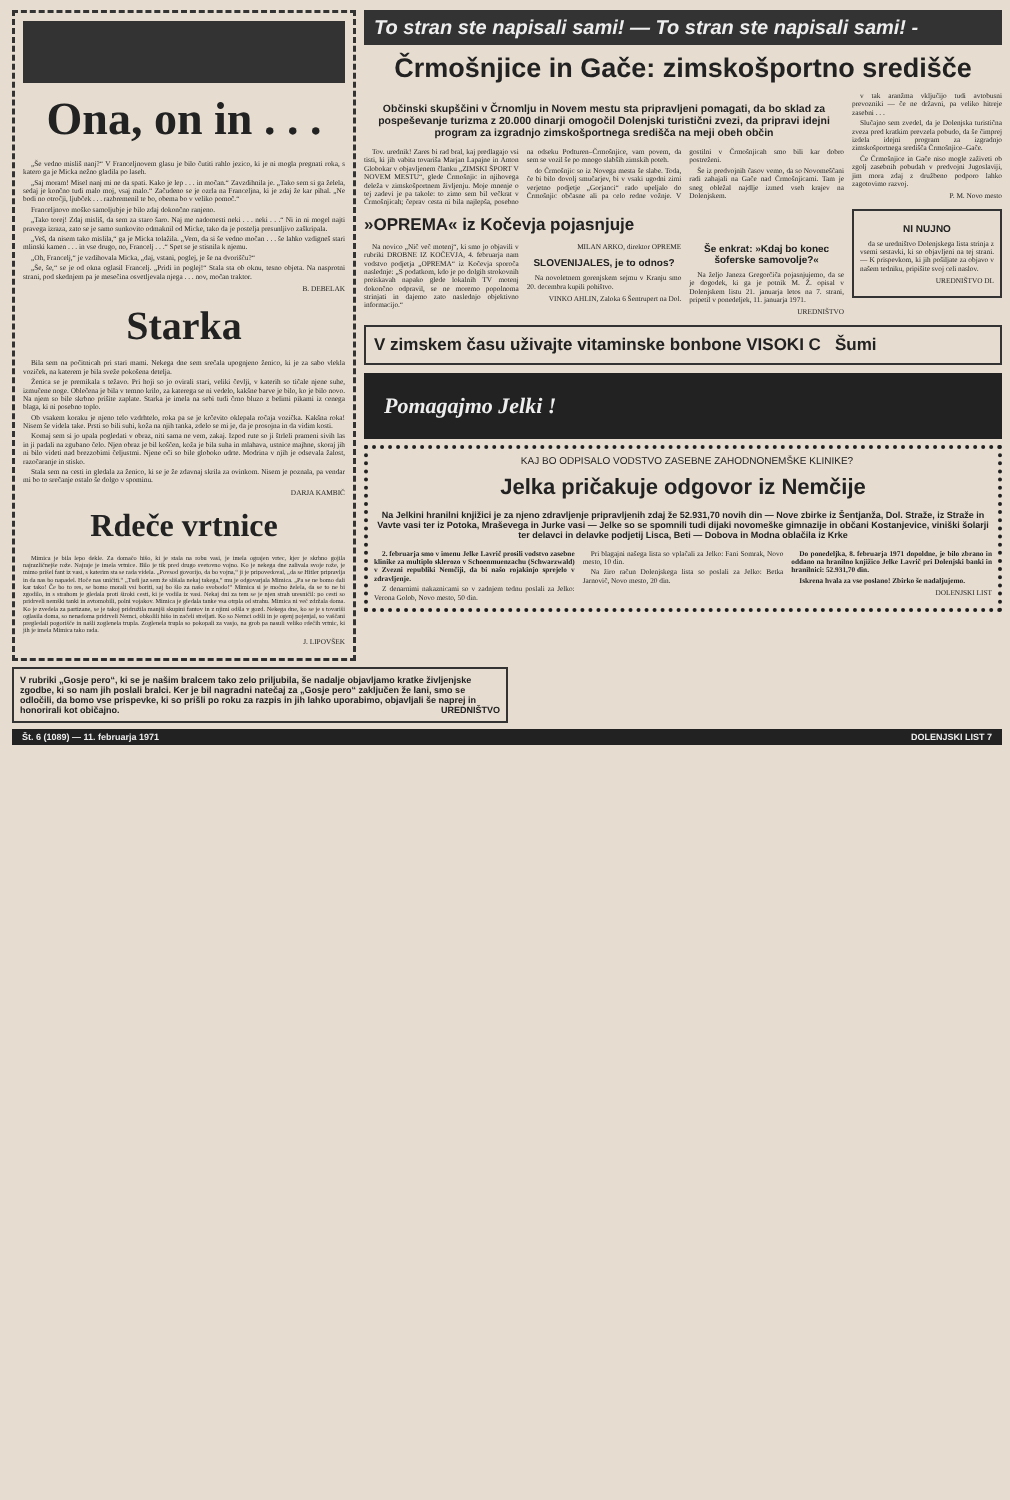Ona, on in . . .
„Še vedno misliš nanj?“ V Franceljnovem glasu je bilo čutiti rahlo jezico, ki je ni mogla pregnati roka, s katero ga je Micka nežno gladila po laseh.
„Saj moram! Misel nanj mi ne da spati. Kako je lep . . . in močan.“ Zavzdihnila je. „Tako sem si ga želela, sedaj je končno tudi malo moj, vsaj malo.“ Začudeno se je ozrla na Franceljna, ki je zdaj že kar pihal. „Ne bodi no otročji, ljubček . . . razbremenil te bo, obema bo v veliko pomoč.“
Franceljnovo moško samoljubje je bilo zdaj dokončno ranjeno.
„Tako torej! Zdaj misliš, da sem za staro šaro. Naj me nadomesti neki . . . neki . . .“ Ni in ni mogel najti pravega izraza, zato se je samo sunkovito odmaknil od Micke, tako da je postelja presunljivo zaškripala.
„Veš, da nisem tako mislila,“ ga je Micka tolažila. „Vem, da si še vedno močan . . . še lahko vzdigneš stari mlinski kamen . . . in vse drugo, no, Francelj . . .“ Spet se je stisnila k njemu.
„Oh, Francelj,“ je vzdihovala Micka, „daj, vstani, poglej, je še na dvorišču?“
„Še, še,“ se je od okna oglasil Francelj. „Pridi in poglej!“ Stala sta ob oknu, tesno objeta. Na nasprotni strani, pod skednjem pa je mesečina osvetljevala njega . . . nov, močan traktor.
B. DEBELAK
Starka
Bila sem na počitnicah pri stari mami. Nekega dne sem srečala upognjeno ženico, ki je za sabo vlekla voziček, na katerem je bila sveže pokošena detelja.
Ženica se je premikala s težavo. Pri hoji so jo ovirali stari, veliki čevlji, v katerih so tičale njene suhe, izmučene noge. Oblečena je bila v temno krilo, za katerega se ni vedelo, kakšne barve je bilo, ko je bilo novo. Na njem so bile skrbno prišite zaplate. Starka je imela na sebi tudi črno bluzo z belimi pikami iz cenega blaga, ki ni posebno toplo.
Ob vsakem koraku je njeno telo vzdrhtelo, roka pa se je krčevito oklepala ročaja vozička. Kakšna roka! Nisem še videla take. Prsti so bili suhi, koža na njih tanka, zdelo se mi je, da je prosojna in da vidim kosti.
Komaj sem si jo upala pogledati v obraz, niti sama ne vem, zakaj. Izpod rute so ji štrleli prameni sivih las in ji padali na zgubano čelo. Njen obraz je bil koščen, koža je bila suha in mlahava, ustnice majhne, skoraj jih ni bilo videti nad brezzobimi čeljustmi. Njene oči so bile globoko udrte. Modrina v njih je odsevala žalost, razočaranje in stisko.
Stala sem na cesti in gledala za ženico, ki se je že zdavnaj skrila za ovinkom. Nisem je poznala, pa vendar mi bo to srečanje ostalo še dolgo v spominu.
DARJA KAMBIČ
Rdeče vrtnice
Mimica je bila lepo dekle. Za domačo hišo, ki je stala na robu vasi, je imela ograjen vrtec, kjer je skrbno gojila najrazličnejše rože. Najraje je imela vrtnice. Bilo je tik pred drugo svetovno vojno. Ko je nekega dne zalivala svoje rože, je mimo prišel fant iz vasi, s katerim sta se rada videla. „Povsod govorijo, da bo vojna,“ ji je pripovedoval, „da se Hitler pripravlja in da nas bo napadel. Hoče nas uničiti.“ „Tudi jaz sem že slišala nekaj takega,“ mu je odgovarjala Mimica. „Pa se ne bomo dali kar tako! Če bo to res, se bomo morali vsi boriti, saj bo šlo za našo svobodo!“ Mimica si je močno želela, da se to ne bi zgodilo, in s strahom je gledala proti široki cesti, ki je vodila iz vasi. Nekaj dni za tem se je njen strah uresničil: po cesti so pridrveli nemški tanki in avtomobili, polni vojakov. Mimica je gledala tanke vsa otrpla od strahu. Mimica ni več zdržala doma. Ko je zvedela za partizane, se je takoj pridružila manjši skupini fantov in z njimi odšla v gozd. Nekega dne, ko se je s tovariši oglasila doma, so nenadoma pridrveli Nemci, obkolili hišo in začeli streljati. Ko so Nemci odšli in je ogenj pojenjal, so vaščani pregledali pogorišče in našli zoglenela trupla. Zoglenela trupla so pokopali za vasjo, na grob pa nasuli veliko rdečih vrtnic, ki jih je imela Mimica tako rada.
J. LIPOVŠEK
To stran ste napisali sami! — To stran ste napisali sami! -
Črmošnjice in Gače: zimskošportno središče
Občinski skupščini v Črnomlju in Novem mestu sta pripravljeni pomagati, da bo sklad za pospeševanje turizma z 20.000 dinarji omogočil Dolenjski turistični zvezi, da pripravi idejni program za izgradnjo zimskošportnega središča na meji obeh občin
Tov. urednik! Zares bi rad bral, kaj predlagajo vsi tisti, ki jih vabita tovariša Marjan Lapajne in Anton Globokar v objavljenem članku „ZIMSKI ŠPORT V NOVEM MESTU“, glede Črmošnjic in njihovega deleža v zimskošportnem življenju. Moje mnenje o tej zadevi je pa takole: to zimo sem bil večkrat v Črmošnjicah; čeprav cesta ni bila najlepša, posebno na odseku Podturen–Črmošnjice, vam povem, da sem se vozil še po mnogo slabših zimskih poteh.
do Črmošnjic so iz Novega mesta še slabe. Toda, če bi bilo dovolj smučarjev, bi v vsaki ugodni zimi verjetno podjetje „Gorjanci“ rado upeljalo do Črmošnjic občasne ali pa celo redne vožnje. V gostilni v Črmošnjicah smo bili kar dobro postreženi.
Še iz predvojnih časov vemo, da so Novomeščani radi zahajali na Gače nad Črmošnjicami. Tam je sneg obležal najdlje izmed vseh krajev na Dolenjskem.
»OPREMA« iz Kočevja pojasnjuje
Na novico „Nič več motenj“, ki smo jo objavili v rubriki DROBNE IZ KOČEVJA, 4. februarja nam vodstvo podjetja „OPREMA“ iz Kočevja sporoča naslednje: „S podatkom, kdo je po dolgih strokovnih preiskavah napako glede lokalnih TV motenj dokončno odpravil, se ne moremo popolnoma strinjati in dajemo zato naslednjo objektivno informacijo.“
MILAN ARKO, direktor OPREME
SLOVENIJALES, je to odnos?
Na novoletnem gorenjskem sejmu v Kranju smo 20. decembra kupili pohištvo.
VINKO AHLIN, Zaloka 6 Šentrupert na Dol.
Še enkrat: »Kdaj bo konec šoferske samovolje?«
Na željo Janeza Gregorčiča pojasnjujemo, da se je dogodek, ki ga je potnik M. Ž. opisal v Dolenjskem listu 21. januarja letos na 7. strani, pripetil v ponedeljek, 11. januarja 1971.
UREDNIŠTVO
v tak aranžma vključijo tudi avtobusni prevozniki — če ne državni, pa veliko hitreje zasebni . . .
Slučajno sem zvedel, da je Dolenjska turistična zveza pred kratkim prevzela pobudo, da še čimprej izdela idejni program za izgradnjo zimskošportnega središča Črmošnjice–Gače.
Če Črmošnjice in Gače niso mogle zaživeti ob zgolj zasebnih pobudah v predvojni Jugoslaviji, jim mora zdaj z družbeno podporo lahko zagotovimo razvoj.
P. M. Novo mesto
NI NUJNO
da se uredništvo Dolenjskega lista strinja z vsemi sestavki, ki so objavljeni na tej strani. — K prispevkom, ki jih pošiljate za objavo v našem tedniku, pripišite svoj celi naslov.
UREDNIŠTVO DL
V zimskem času uživajte vitaminske bonbone VISOKI C Šumi
Pomagajmo Jelki !
KAJ BO ODPISALO VODSTVO ZASEBNE ZAHODNONEMŠKE KLINIKE?
Jelka pričakuje odgovor iz Nemčije
Na Jelkini hranilni knjižici je za njeno zdravljenje pripravljenih zdaj že 52.931,70 novih din — Nove zbirke iz Šentjanža, Dol. Straže, iz Straže in Vavte vasi ter iz Potoka, Mraševega in Jurke vasi — Jelke so se spomnili tudi dijaki novomeške gimnazije in občani Kostanjevice, viniški šolarji ter delavci in delavke podjetij Lisca, Beti — Dobova in Modna oblačila iz Krke
2. februarja smo v imenu Jelke Lavrič prosili vodstvo zasebne klinike za multiplo sklerozo v Schoenmuenzachu (Schwarzwald) v Zvezni republiki Nemčiji, da bi našo rojakinjo sprejelo v zdravljenje.
Z denarnimi nakaznicami so v zadnjem tednu poslali za Jelko: Verona Golob, Novo mesto, 50 din.
Pri blagajni našega lista so vplačali za Jelko: Fani Somrak, Novo mesto, 10 din.
Na žiro račun Dolenjskega lista so poslali za Jelko: Betka Jarnovič, Novo mesto, 20 din.
Do ponedeljka, 8. februarja 1971 dopoldne, je bilo zbrano in oddano na hranilno knjižico Jelke Lavrič pri Dolenjski banki in hranilnici: 52.931,70 din.
Iskrena hvala za vse poslano! Zbirko še nadaljujemo.
DOLENJSKI LIST
V rubriki „Gosje pero“, ki se je našim bralcem tako zelo priljubila, še nadalje objavljamo kratke življenjske zgodbe, ki so nam jih poslali bralci. Ker je bil nagradni natečaj za „Gosje pero“ zaključen že lani, smo se odločili, da bomo vse prispevke, ki so prišli po roku za razpis in jih lahko uporabimo, objavljali še naprej in honorirali kot običajno. UREDNIŠTVO
Št. 6 (1089) — 11. februarja 1971 DOLENJSKI LIST 7